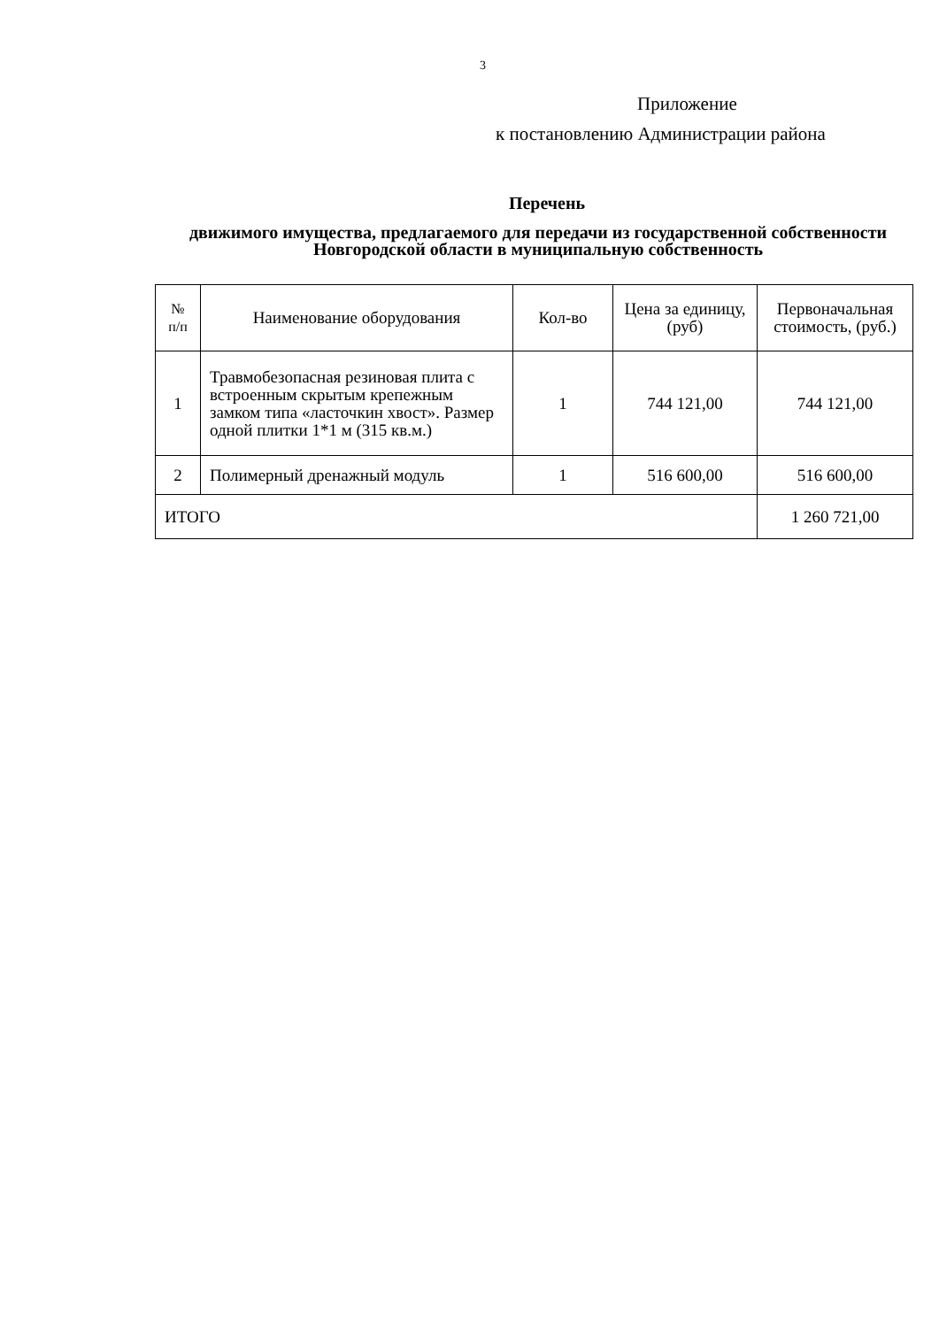3
Приложение
к постановлению Администрации района
Перечень
движимого имущества, предлагаемого для передачи из государственной собственности Новгородской области в муниципальную собственность
| № п/п | Наименование оборудования | Кол-во | Цена за единицу, (руб) | Первоначальная стоимость, (руб.) |
| --- | --- | --- | --- | --- |
| 1 | Травмобезопасная резиновая плита с встроенным скрытым крепежным замком типа «ласточкин хвост». Размер одной плитки 1*1 м (315 кв.м.) | 1 | 744 121,00 | 744 121,00 |
| 2 | Полимерный дренажный модуль | 1 | 516 600,00 | 516 600,00 |
| ИТОГО | | | | 1 260 721,00 |